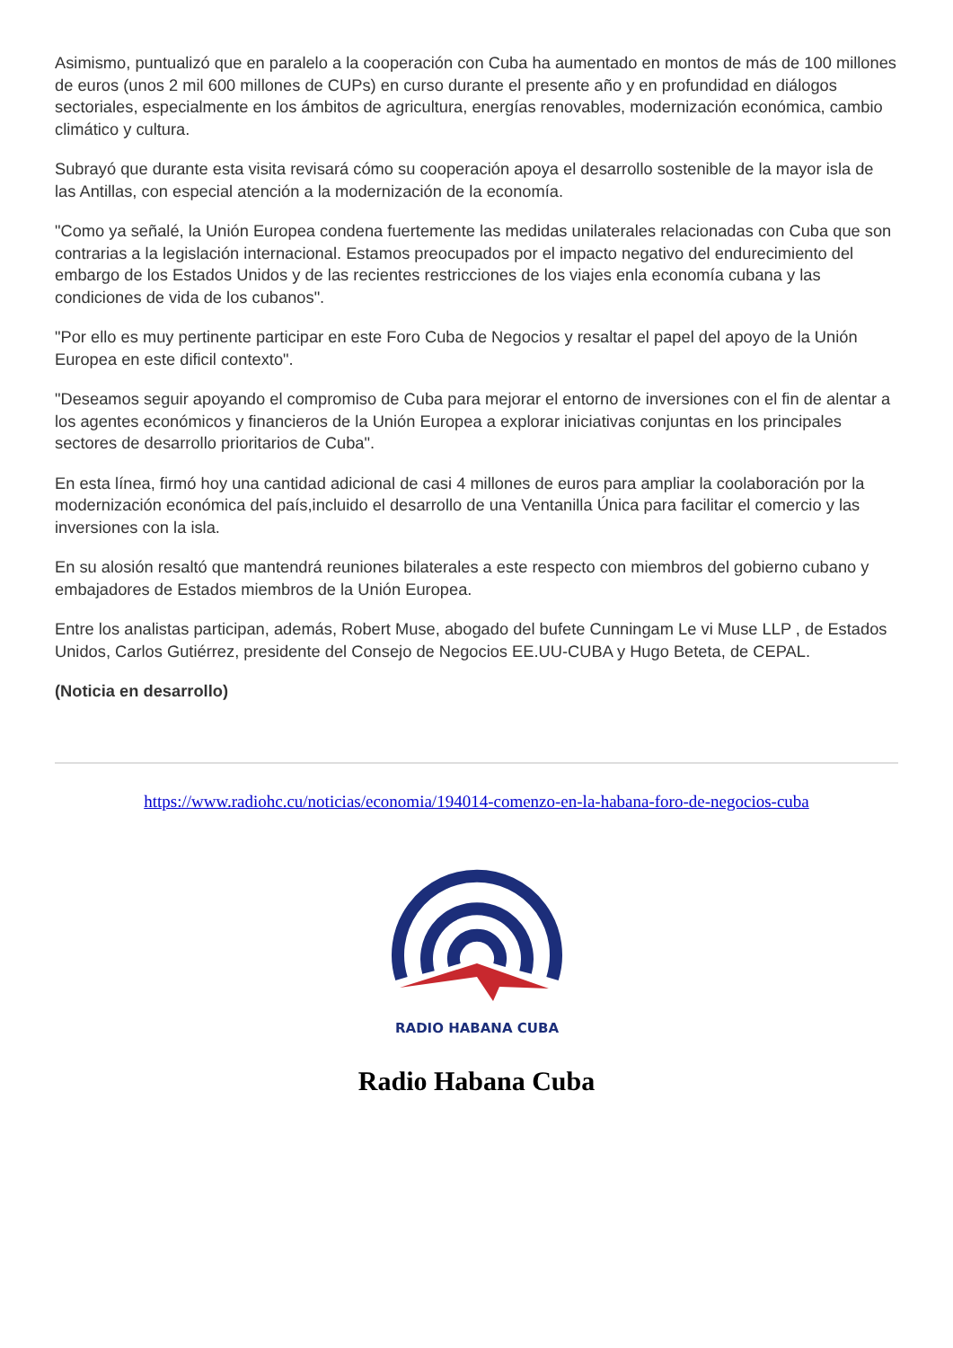Asimismo, puntualizó que en paralelo a la cooperación con Cuba ha aumentado en montos de más de 100 millones de euros (unos 2 mil 600 millones de CUPs) en curso durante el presente año y en profundidad en diálogos sectoriales, especialmente en los ámbitos de agricultura, energías renovables, modernización económica, cambio climático y cultura.
Subrayó que durante esta visita revisará cómo su cooperación apoya el desarrollo sostenible de la mayor isla de las Antillas, con especial atención a la modernización de la economía.
"Como ya señalé, la Unión Europea condena fuertemente las medidas unilaterales relacionadas con Cuba que son contrarias a la legislación internacional. Estamos preocupados por el impacto negativo del endurecimiento del embargo de los Estados Unidos y de las recientes restricciones de los viajes enla economía cubana y las condiciones de vida de los cubanos".
"Por ello es muy pertinente participar en este Foro Cuba de Negocios y resaltar el papel del apoyo de la Unión Europea en este dificil contexto".
"Deseamos seguir apoyando el compromiso de Cuba para mejorar el entorno de inversiones con el fin de alentar a los agentes económicos y financieros de la Unión Europea a explorar iniciativas conjuntas en los principales sectores de desarrollo prioritarios de Cuba".
En esta línea, firmó hoy una cantidad adicional de casi 4 millones de euros para ampliar la coolaboración por la modernización económica del país,incluido el desarrollo de una Ventanilla Única para facilitar el comercio y las inversiones con la isla.
En su alosión resaltó que mantendrá reuniones bilaterales a este respecto con miembros del gobierno cubano y embajadores de Estados miembros de la Unión Europea.
Entre los analistas participan, además, Robert Muse, abogado del bufete Cunningam Le vi Muse LLP , de Estados Unidos, Carlos Gutiérrez, presidente del Consejo de Negocios EE.UU-CUBA y Hugo Beteta, de CEPAL.
(Noticia en desarrollo)
https://www.radiohc.cu/noticias/economia/194014-comenzo-en-la-habana-foro-de-negocios-cuba
RADIO HABANA CUBA
Radio Habana Cuba